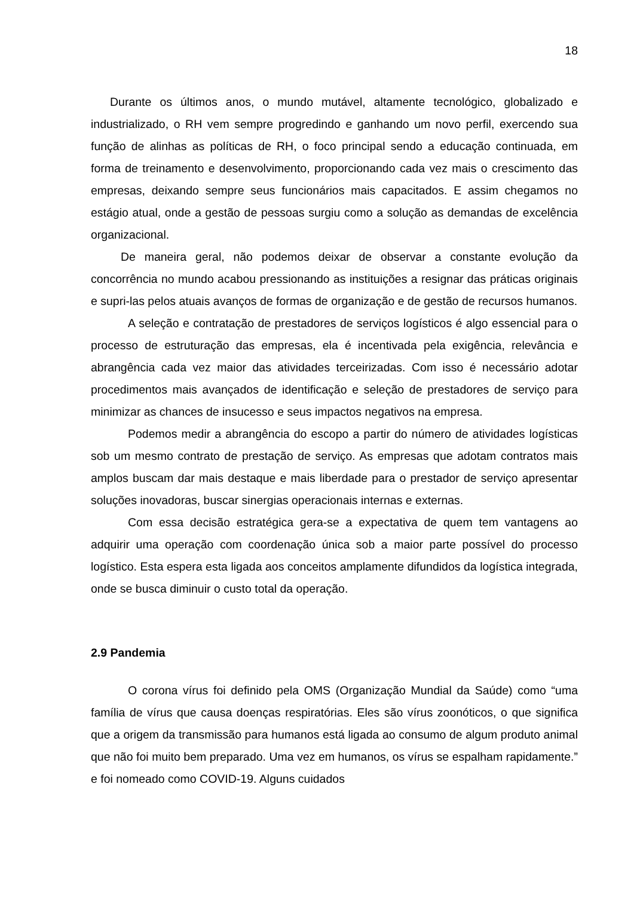18
Durante os últimos anos, o mundo mutável, altamente tecnológico, globalizado e industrializado, o RH vem sempre progredindo e ganhando um novo perfil, exercendo sua função de alinhas as políticas de RH, o foco principal sendo a educação continuada, em forma de treinamento e desenvolvimento, proporcionando cada vez mais o crescimento das empresas, deixando sempre seus funcionários mais capacitados. E assim chegamos no estágio atual, onde a gestão de pessoas surgiu como a solução as demandas de excelência organizacional.
De maneira geral, não podemos deixar de observar a constante evolução da concorrência no mundo acabou pressionando as instituições a resignar das práticas originais e supri-las pelos atuais avanços de formas de organização e de gestão de recursos humanos.
A seleção e contratação de prestadores de serviços logísticos é algo essencial para o processo de estruturação das empresas, ela é incentivada pela exigência, relevância e abrangência cada vez maior das atividades terceirizadas. Com isso é necessário adotar procedimentos mais avançados de identificação e seleção de prestadores de serviço para minimizar as chances de insucesso e seus impactos negativos na empresa.
Podemos medir a abrangência do escopo a partir do número de atividades logísticas sob um mesmo contrato de prestação de serviço. As empresas que adotam contratos mais amplos buscam dar mais destaque e mais liberdade para o prestador de serviço apresentar soluções inovadoras, buscar sinergias operacionais internas e externas.
Com essa decisão estratégica gera-se a expectativa de quem tem vantagens ao adquirir uma operação com coordenação única sob a maior parte possível do processo logístico. Esta espera esta ligada aos conceitos amplamente difundidos da logística integrada, onde se busca diminuir o custo total da operação.
2.9 Pandemia
O corona vírus foi definido pela OMS (Organização Mundial da Saúde) como “uma família de vírus que causa doenças respiratórias. Eles são vírus zoonóticos, o que significa que a origem da transmissão para humanos está ligada ao consumo de algum produto animal que não foi muito bem preparado. Uma vez em humanos, os vírus se espalham rapidamente.” e foi nomeado como COVID-19. Alguns cuidados